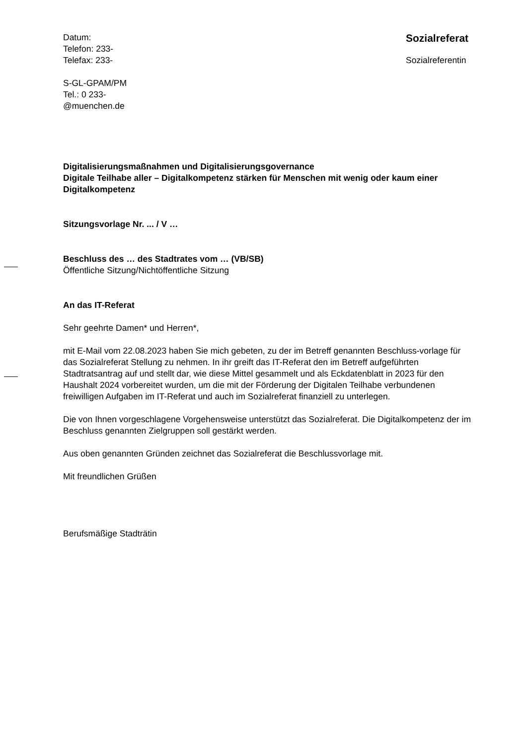Datum:
Telefon: 233-
Telefax: 233-
S-GL-GPAM/PM
Tel.: 0 233-
@muenchen.de
Sozialreferat
Sozialreferentin
Digitalisierungsmaßnahmen und Digitalisierungsgovernance
Digitale Teilhabe aller – Digitalkompetenz stärken für Menschen mit wenig oder kaum einer Digitalkompetenz
Sitzungsvorlage Nr. ... / V …
Beschluss des … des Stadtrates vom … (VB/SB)
Öffentliche Sitzung/Nichtöffentliche Sitzung
An das IT-Referat
Sehr geehrte Damen* und Herren*,
mit E-Mail vom 22.08.2023 haben Sie mich gebeten, zu der im Betreff genannten Beschluss-vorlage für das Sozialreferat Stellung zu nehmen. In ihr greift das IT-Referat den im Betreff aufgeführten Stadtratsantrag auf und stellt dar, wie diese Mittel gesammelt und als Eckdatenblatt in 2023 für den Haushalt 2024 vorbereitet wurden, um die mit der Förderung der Digitalen Teilhabe verbundenen freiwilligen Aufgaben im IT-Referat und auch im Sozialreferat finanziell zu unterlegen.
Die von Ihnen vorgeschlagene Vorgehensweise unterstützt das Sozialreferat. Die Digitalkompetenz der im Beschluss genannten Zielgruppen soll gestärkt werden.
Aus oben genannten Gründen zeichnet das Sozialreferat die Beschlussvorlage mit.
Mit freundlichen Grüßen
Berufsmäßige Stadträtin